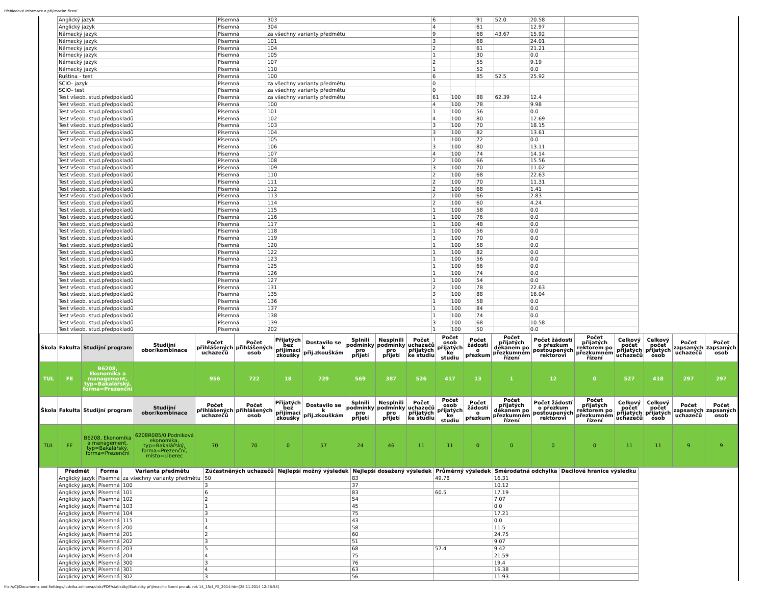Přehledové informace o přijímacím řízení
| Anglický jazyk | Písemná | 303 | 6 | | 91 | 52.0 | 20.58 | |
| Anglický jazyk | Písemná | 304 | 4 | | 61 | | 12.97 | |
| Německý jazyk | Písemná | za všechny varianty předmětu | 9 | | 68 | 43.67 | 15.92 | |
| Německý jazyk | Písemná | 101 | 3 | | 68 | | 24.01 | |
| Německý jazyk | Písemná | 104 | 2 | | 61 | | 21.21 | |
| Německý jazyk | Písemná | 105 | 1 | | 30 | | 0.0 | |
| Německý jazyk | Písemná | 107 | 2 | | 55 | | 9.19 | |
| Německý jazyk | Písemná | 110 | 1 | | 52 | | 0.0 | |
| Ruština - test | Písemná | 100 | 6 | | 85 | 52.5 | 25.92 | |
| SCIO- jazyk | Písemná | za všechny varianty předmětu | 0 | | | | | |
| SCIO- test | Písemná | za všechny varianty předmětu | 0 | | | | | |
| Test všeob. stud.předpokladů | Písemná | za všechny varianty předmětu | 61 | 100 | 88 | 62.39 | 12.4 | |
| Test všeob. stud.předpokladů | Písemná | 100 | 4 | 100 | 78 | | 9.98 | |
| Test všeob. stud.předpokladů | Písemná | 101 | 1 | 100 | 56 | | 0.0 | |
| Test všeob. stud.předpokladů | Písemná | 102 | 4 | 100 | 80 | | 12.69 | |
| Test všeob. stud.předpokladů | Písemná | 103 | 3 | 100 | 70 | | 18.15 | |
| Test všeob. stud.předpokladů | Písemná | 104 | 3 | 100 | 82 | | 13.61 | |
| Test všeob. stud.předpokladů | Písemná | 105 | 1 | 100 | 72 | | 0.0 | |
| Test všeob. stud.předpokladů | Písemná | 106 | 3 | 100 | 80 | | 13.11 | |
| Test všeob. stud.předpokladů | Písemná | 107 | 4 | 100 | 74 | | 14.14 | |
| Test všeob. stud.předpokladů | Písemná | 108 | 2 | 100 | 66 | | 15.56 | |
| Test všeob. stud.předpokladů | Písemná | 109 | 3 | 100 | 70 | | 11.02 | |
| Test všeob. stud.předpokladů | Písemná | 110 | 2 | 100 | 68 | | 22.63 | |
| Test všeob. stud.předpokladů | Písemná | 111 | 2 | 100 | 70 | | 11.31 | |
| Test všeob. stud.předpokladů | Písemná | 112 | 2 | 100 | 68 | | 1.41 | |
| Test všeob. stud.předpokladů | Písemná | 113 | 2 | 100 | 66 | | 2.83 | |
| Test všeob. stud.předpokladů | Písemná | 114 | 2 | 100 | 60 | | 4.24 | |
| Test všeob. stud.předpokladů | Písemná | 115 | 1 | 100 | 58 | | 0.0 | |
| Test všeob. stud.předpokladů | Písemná | 116 | 1 | 100 | 76 | | 0.0 | |
| Test všeob. stud.předpokladů | Písemná | 117 | 1 | 100 | 48 | | 0.0 | |
| Test všeob. stud.předpokladů | Písemná | 118 | 1 | 100 | 56 | | 0.0 | |
| Test všeob. stud.předpokladů | Písemná | 119 | 1 | 100 | 70 | | 0.0 | |
| Test všeob. stud.předpokladů | Písemná | 120 | 1 | 100 | 58 | | 0.0 | |
| Test všeob. stud.předpokladů | Písemná | 122 | 1 | 100 | 82 | | 0.0 | |
| Test všeob. stud.předpokladů | Písemná | 123 | 1 | 100 | 56 | | 0.0 | |
| Test všeob. stud.předpokladů | Písemná | 125 | 1 | 100 | 66 | | 0.0 | |
| Test všeob. stud.předpokladů | Písemná | 126 | 1 | 100 | 74 | | 0.0 | |
| Test všeob. stud.předpokladů | Písemná | 127 | 1 | 100 | 54 | | 0.0 | |
| Test všeob. stud.předpokladů | Písemná | 131 | 2 | 100 | 78 | | 22.63 | |
| Test všeob. stud.předpokladů | Písemná | 135 | 3 | 100 | 88 | | 16.04 | |
| Test všeob. stud.předpokladů | Písemná | 136 | 1 | 100 | 58 | | 0.0 | |
| Test všeob. stud.předpokladů | Písemná | 137 | 1 | 100 | 84 | | 0.0 | |
| Test všeob. stud.předpokladů | Písemná | 138 | 1 | 100 | 74 | | 0.0 | |
| Test všeob. stud.předpokladů | Písemná | 139 | 3 | 100 | 68 | | 10.58 | |
| Test všeob. stud.předpokladů | Písemná | 202 | 1 | 100 | 50 | | 0.0 | |
| Škola | Fakulta | Studijní program | Studijní obor/kombinace | Počet přihlášených uchazečů | Počet přihlášených osob | Přijatých bez přijímací zkoušky | Dostavilo se k přij.zkouškám | Splnili podmínky pro přijetí | Nesplnili podmínky pro přijetí | Počet uchazečů přijatých ke studiu | Počet osob přijatých ke studiu | Počet žádostí o přezkum | Počet přijatých děkanem po přezkumném řízení | Počet žádostí o přezkum postoupených rektorovi | Počet přijatých rektorem po přezkumném řízení | Celkový počet přijatých uchazečů | Celkový počet přijatých osob | Počet zapsaných uchazečů | Počet zapsaných osob |
| --- | --- | --- | --- | --- | --- | --- | --- | --- | --- | --- | --- | --- | --- | --- | --- | --- | --- | --- | --- |
| TUL | FE | B6208, Ekonomika a management, typ=Bakalářský, forma=Prezenční | | 956 | 722 | 18 | 729 | 569 | 387 | 526 | 417 | 13 | 1 | 12 | 0 | 527 | 418 | 297 | 297 |
| Škola | Fakulta | Studijní program | Studijní obor/kombinace | Počet přihlášených uchazečů | Počet přihlášených osob | Přijatých bez přijímací zkoušky | Dostavilo se k přij.zkouškám | Splnili podmínky pro přijetí | Nesplnili podmínky pro přijetí | Počet uchazečů přijatých ke studiu | Počet osob přijatých ke studiu | Počet žádostí o přezkum | Počet přijatých děkanem po přezkumném řízení | Počet žádostí o přezkum postoupených rektorovi | Počet přijatých rektorem po přezkumném řízení | Celkový počet přijatých uchazečů | Celkový počet přijatých osob | Počet zapsaných uchazečů | Počet zapsaných osob |
| TUL | FE | B6208, Ekonomika a management, typ=Bakalářský, forma=Prezenční | 6208R085/0,Podniková ekonomika, typ=Bakalářský, forma=Prezenční, místo=Liberec | 70 | 70 | 0 | 57 | 24 | 46 | 11 | 11 | 0 | 0 | 0 | 0 | 11 | 11 | 9 | 9 |
| Předmět | Forma | Varianta předmětu | Zúčastněných uchazečů | Nejlepší možný výsledek | Nejlepší dosažený výsledek | Průměrný výsledek | Směrodatná odchylka | Decilové hranice výsledku |
| --- | --- | --- | --- | --- | --- | --- | --- | --- |
| Anglický jazyk | Písemná | za všechny varianty předmětu | 50 | | 83 | 49.78 | 16.31 | |
| Anglický jazyk | Písemná | 100 | 3 | | 37 | | 10.12 | |
| Anglický jazyk | Písemná | 101 | 6 | | 83 | 60.5 | 17.19 | |
| Anglický jazyk | Písemná | 102 | 2 | | 54 | | 7.07 | |
| Anglický jazyk | Písemná | 103 | 1 | | 45 | | 0.0 | |
| Anglický jazyk | Písemná | 104 | 3 | | 75 | | 17.21 | |
| Anglický jazyk | Písemná | 115 | 1 | | 43 | | 0.0 | |
| Anglický jazyk | Písemná | 200 | 4 | | 58 | | 11.5 | |
| Anglický jazyk | Písemná | 201 | 2 | | 60 | | 24.75 | |
| Anglický jazyk | Písemná | 202 | 3 | | 51 | | 9.07 | |
| Anglický jazyk | Písemná | 203 | 5 | | 68 | 57.4 | 9.42 | |
| Anglický jazyk | Písemná | 204 | 4 | | 75 | | 21.59 | |
| Anglický jazyk | Písemná | 300 | 3 | | 76 | | 19.4 | |
| Anglický jazyk | Písemná | 301 | 4 | | 63 | | 16.38 | |
| Anglický jazyk | Písemná | 302 | 3 | | 56 | | 11.93 | |
file:///C|/Documents and Settings/ludvika.zelinova/diski/PDF/statistiky/Statistiky přijímacího řízení pro ak. rok 14_15/4_FE_2014.htm[28.11.2014 12:48:54]